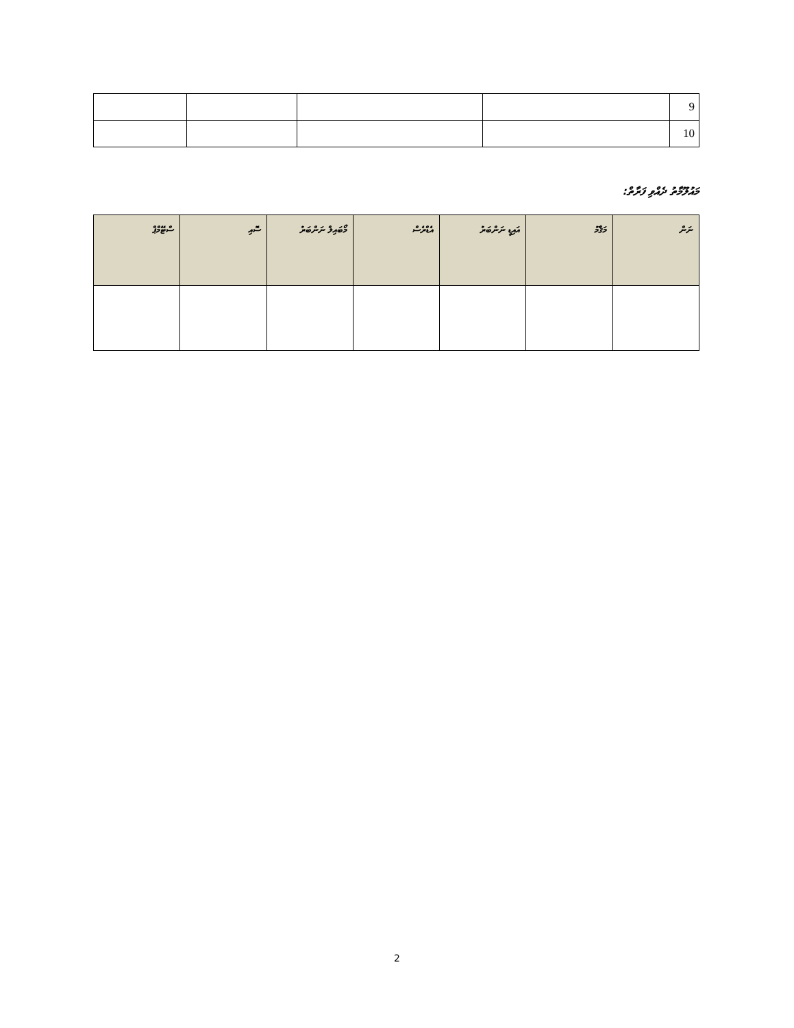| 9 | | | | |
| 10 | | | | |
މައުލޫމާތު ދެއްވި ފަރާތް:
| ނަން | މަޤާމު | އައިޑީ ނަންބަރު | އެޑްރެސް | މޯބައިލް ނަންބަރު | ސޮއި | ސްޓޭމްޕް |
| --- | --- | --- | --- | --- | --- | --- |
2